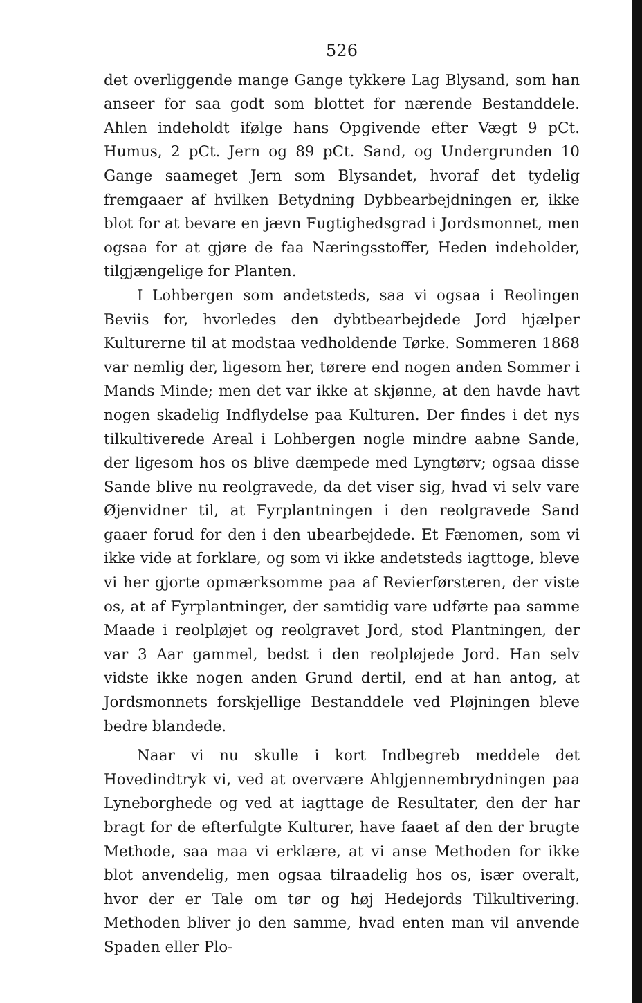526
det overliggende mange Gange tykkere Lag Blysand, som han anseer for saa godt som blottet for nærende Bestanddele. Ahlen indeholdt ifølge hans Opgivende efter Vægt 9 pCt. Humus, 2 pCt. Jern og 89 pCt. Sand, og Undergrunden 10 Gange saameget Jern som Blysandet, hvoraf det tydelig fremgaaer af hvilken Betydning Dybbearbejdningen er, ikke blot for at bevare en jævn Fugtighedsgrad i Jordsmonnet, men ogsaa for at gjøre de faa Næringsstoffer, Heden indeholder, tilgjængelige for Planten.
I Lohbergen som andetsteds, saa vi ogsaa i Reolingen Beviis for, hvorledes den dybtbearbejdede Jord hjælper Kulturerne til at modstaa vedholdende Tørke. Sommeren 1868 var nemlig der, ligesom her, tørere end nogen anden Sommer i Mands Minde; men det var ikke at skjønne, at den havde havt nogen skadelig Indflydelse paa Kulturen. Der findes i det nys tilkultiverede Areal i Lohbergen nogle mindre aabne Sande, der ligesom hos os blive dæmpede med Lyngtørv; ogsaa disse Sande blive nu reolgravede, da det viser sig, hvad vi selv vare Øjenvidner til, at Fyrplantningen i den reolgravede Sand gaaer forud for den i den ubearbejdede. Et Fænomen, som vi ikke vide at forklare, og som vi ikke andetsteds iagttoge, bleve vi her gjorte opmærksomme paa af Revierførsteren, der viste os, at af Fyrplantninger, der samtidig vare udførte paa samme Maade i reolpløjet og reolgravet Jord, stod Plantningen, der var 3 Aar gammel, bedst i den reolpløjede Jord. Han selv vidste ikke nogen anden Grund dertil, end at han antog, at Jordsmonnets forskjellige Bestanddele ved Pløjningen bleve bedre blandede.
Naar vi nu skulle i kort Indbegreb meddele det Hovedindtryk vi, ved at overvære Ahlgjennembrydningen paa Lyneborghede og ved at iagttage de Resultater, den der har bragt for de efterfulgte Kulturer, have faaet af den der brugte Methode, saa maa vi erklære, at vi anse Methoden for ikke blot anvendelig, men ogsaa tilraadelig hos os, især overalt, hvor der er Tale om tør og høj Hedejords Tilkultivering. Methoden bliver jo den samme, hvad enten man vil anvende Spaden eller Plo-